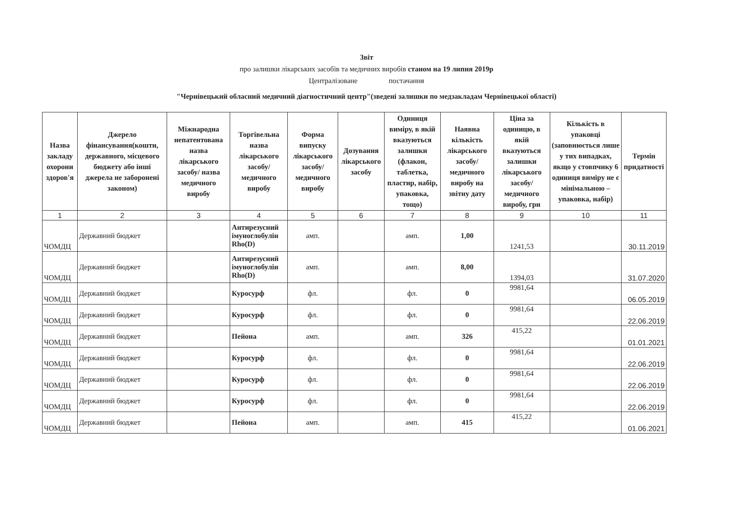Звіт
про залишки лікарських засобів та медичних виробів станом на 19 липня 2019р
Централізоване постачання
"Чернівецький обласний медичний діагностичний центр"(зведені залишки по медзакладам Чернівецької області)
| Назва закладу охорони здоров'я | Джерело фінансування(кошти, державного, місцевого бюджету або інші джерела не заборонені законом) | Міжнародна непатентована назва лікарського засобу/ назва медичного виробу | Торгівельна назва лікарського засобу/ медичного виробу | Форма випуску лікарського засобу/ медичного виробу | Дозування лікарського засобу | Одиниця виміру, в якій вказуються залишки (флакон, таблетка, пластир, набір, упаковка, тощо) | Наявна кількість лікарського засобу/медичного виробу на звітну дату | Ціна за одиницю, в якій вказуються залишки лікарського засобу/медичного виробу, грн | Кількість в упаковці (заповнюється лише у тих випадках, якщо у стовпчику 6 одиниця виміру не є мінімальною – упаковка, набір) | Термін придатності |
| --- | --- | --- | --- | --- | --- | --- | --- | --- | --- | --- |
| 1 | 2 | 3 | 4 | 5 | 6 | 7 | 8 | 9 | 10 | 11 |
| ЧОМДЦ | Державний бюджет | | Антирезусний імуноглобулін Rho(D) | амп. | | амп. | 1,00 | 1241,53 | | 30.11.2019 |
| ЧОМДЦ | Державний бюджет | | Антирезусний імуноглобулін Rho(D) | амп. | | амп. | 8,00 | 1394,03 | | 31.07.2020 |
| ЧОМДЦ | Державний бюджет | | Куросурф | фл. | | фл. | 0 | 9981,64 | | 06.05.2019 |
| ЧОМДЦ | Державний бюджет | | Куросурф | фл. | | фл. | 0 | 9981,64 | | 22.06.2019 |
| ЧОМДЦ | Державний бюджет | | Пейона | амп. | | амп. | 326 | 415,22 | | 01.01.2021 |
| ЧОМДЦ | Державний бюджет | | Куросурф | фл. | | фл. | 0 | 9981,64 | | 22.06.2019 |
| ЧОМДЦ | Державний бюджет | | Куросурф | фл. | | фл. | 0 | 9981,64 | | 22.06.2019 |
| ЧОМДЦ | Державний бюджет | | Куросурф | фл. | | фл. | 0 | 9981,64 | | 22.06.2019 |
| ЧОМДЦ | Державний бюджет | | Пейона | амп. | | амп. | 415 | 415,22 | | 01.06.2021 |